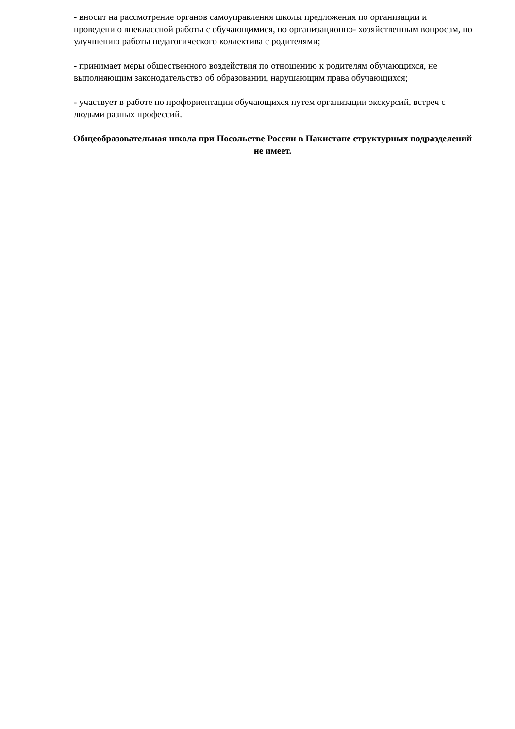- вносит на рассмотрение органов самоуправления школы предложения по организации и проведению внеклассной работы с обучающимися, по организационно- хозяйственным вопросам, по улучшению работы педагогического коллектива с родителями;
- принимает меры общественного воздействия по отношению к родителям обучающихся, не выполняющим законодательство об образовании, нарушающим права обучающихся;
- участвует в работе по профориентации обучающихся путем организации экскурсий, встреч с людьми разных профессий.
Общеобразовательная школа при Посольстве России в Пакистане структурных подразделений не имеет.